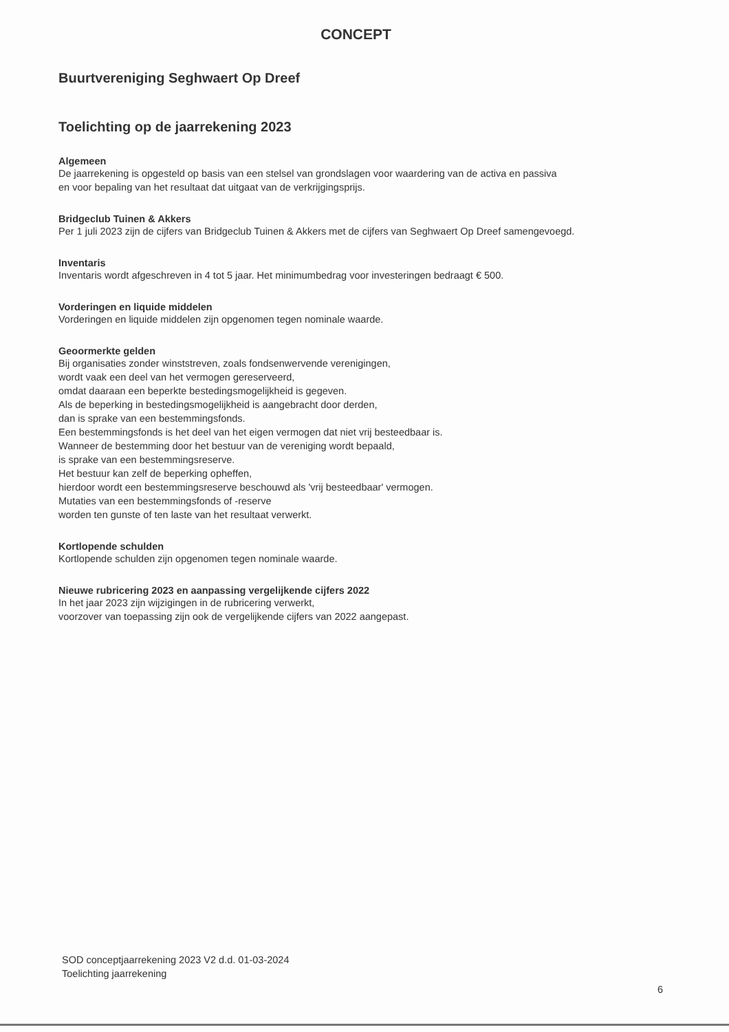CONCEPT
Buurtvereniging Seghwaert Op Dreef
Toelichting op de jaarrekening 2023
Algemeen
De jaarrekening is opgesteld op basis van een stelsel van grondslagen voor waardering van de activa en passiva
en voor bepaling van het resultaat dat uitgaat van de verkrijgingsprijs.
Bridgeclub Tuinen & Akkers
Per 1 juli 2023 zijn de cijfers van Bridgeclub Tuinen & Akkers met de cijfers van Seghwaert Op Dreef samengevoegd.
Inventaris
Inventaris wordt afgeschreven in 4 tot 5 jaar. Het minimumbedrag voor investeringen bedraagt € 500.
Vorderingen en liquide middelen
Vorderingen en liquide middelen zijn opgenomen tegen nominale waarde.
Geoormerkte gelden
Bij organisaties zonder winststreven, zoals fondsenwervende verenigingen,
wordt vaak een deel van het vermogen gereserveerd,
omdat daaraan een beperkte bestedingsmogelijkheid is gegeven.
Als de beperking in bestedingsmogelijkheid is aangebracht door derden,
dan is sprake van een bestemmingsfonds.
Een bestemmingsfonds is het deel van het eigen vermogen dat niet vrij besteedbaar is.
Wanneer de bestemming door het bestuur van de vereniging wordt bepaald,
is sprake van een bestemmingsreserve.
Het bestuur kan zelf de beperking opheffen,
hierdoor wordt een bestemmingsreserve beschouwd als 'vrij besteedbaar' vermogen.
Mutaties van een bestemmingsfonds of -reserve
worden ten gunste of ten laste van het resultaat verwerkt.
Kortlopende schulden
Kortlopende schulden zijn opgenomen tegen nominale waarde.
Nieuwe rubricering 2023 en aanpassing vergelijkende cijfers 2022
In het jaar 2023 zijn wijzigingen in de rubricering verwerkt,
voorzover van toepassing zijn ook de vergelijkende cijfers van 2022 aangepast.
SOD conceptjaarrekening 2023 V2 d.d. 01-03-2024
Toelichting jaarrekening
6